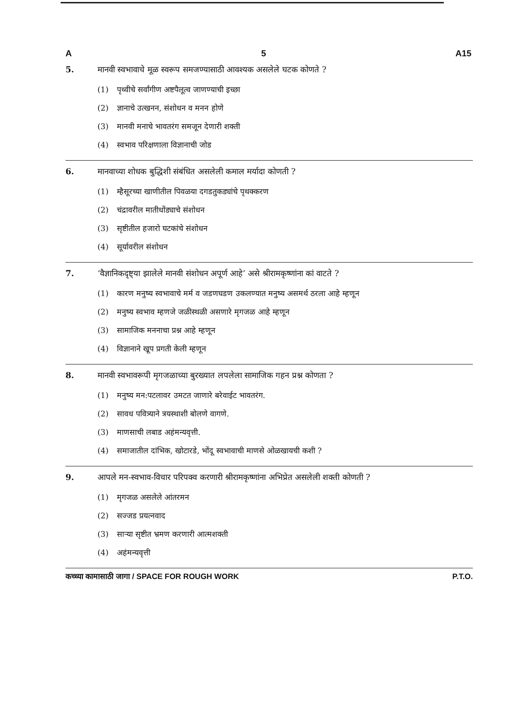A 5 A15
5. मानवी स्वभावाचे मूळ स्वरूप समजण्यासाठी आवश्यक असलेले घटक कोणते ?
(1) पृथ्वीचे सर्वांगीण अष्टपैलूत्व जाणण्याची इच्छा
(2) ज्ञानाचे उत्खनन, संशोधन व मनन होणे
(3) मानवी मनाचे भावतरंग समजून देणारी शक्ती
(4) स्वभाव परिक्षणाला विज्ञानाची जोड
6. मानवाच्या शोधक बुद्धिशी संबंधित असलेली कमाल मर्यादा कोणती ?
(1) म्हैसूरच्या खाणीतील पिवळया दगडतुकड्यांचे पृथक्करण
(2) चंद्रावरील मातीधोंड्याचे संशोधन
(3) सृष्टीतील हजारो घटकांचे संशोधन
(4) सूर्यावरील संशोधन
7. ‘वैज्ञानिकदृष्ट्या झालेले मानवी संशोधन अपूर्ण आहे’ असे श्रीरामकृष्णांना कां वाटते ?
(1) कारण मनुष्य स्वभावाचे मर्म व जडणघडण उकलण्यात मनुष्य असमर्थ ठरला आहे म्हणून
(2) मनुष्य स्वभाव म्हणजे जळीस्थळी असणारे मृगजळ आहे म्हणून
(3) सामाजिक मननाचा प्रश्न आहे म्हणून
(4) विज्ञानाने खूप प्रगती केली म्हणून
8. मानवी स्वभावरूपी मृगजळाच्या बुरख्यात लपलेला सामाजिक गहन प्रश्न कोणता ?
(1) मनुष्य मन:पटलावर उमटत जाणारे बरेवाईट भावतरंग.
(2) सावध पवित्र्याने त्रयस्थाशी बोलणे वागणे.
(3) माणसाची लबाड अहंमन्यवृत्ती.
(4) समाजातील दांभिक, खोटारडे, भोंदू स्वभावाची माणसे ओळखायची कशी ?
9. आपले मन-स्वभाव-विचार परिपक्व करणारी श्रीरामकृष्णांना अभिप्रेत असलेली शक्ती कोणती ?
(1) मृगजळ असलेले आंतरमन
(2) सज्जड प्रयत्नवाद
(3) साऱ्या सृष्टीत भ्रमण करणारी आत्मशक्ती
(4) अहंमन्यवृत्ती
कच्च्या कामासाठी जागा / SPACE FOR ROUGH WORK P.T.O.